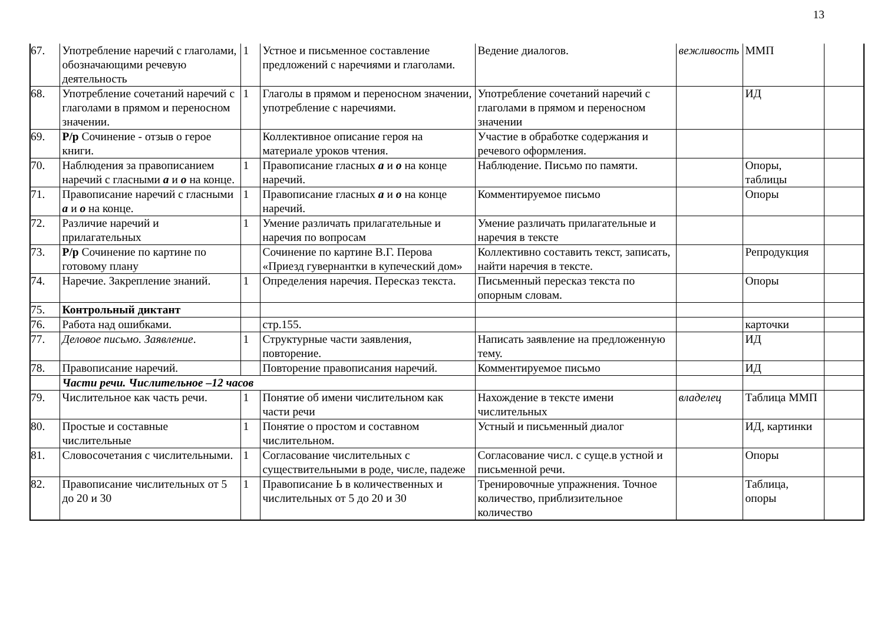13
| 67. | Употребление наречий с глаголами, обозначающими речевую деятельность | 1 | Устное и письменное составление предложений с наречиями и глаголами. | Ведение диалогов. | вежливость | ММП | |
| 68. | Употребление сочетаний наречий с глаголами в прямом и переносном значении. | 1 | Глаголы в прямом и переносном значении, употребление с наречиями. | Употребление сочетаний наречий с глаголами в прямом и переносном значении | | ИД | |
| 69. | Р/р Сочинение - отзыв о герое книги. | | Коллективное описание героя на материале уроков чтения. | Участие в обработке содержания и речевого оформления. | | | |
| 70. | Наблюдения за правописанием наречий с гласными а и о на конце. | 1 | Правописание гласных а и о на конце наречий. | Наблюдение. Письмо по памяти. | | Опоры, таблицы | |
| 71. | Правописание наречий с гласными а и о на конце. | 1 | Правописание гласных а и о на конце наречий. | Комментируемое письмо | | Опоры | |
| 72. | Различие наречий и прилагательных | 1 | Умение различать прилагательные и наречия по вопросам | Умение различать прилагательные и наречия в тексте | | | |
| 73. | Р/р Сочинение по картине по готовому плану | | Сочинение по картине В.Г. Перова «Приезд гувернантки в купеческий дом» | Коллективно составить текст, записать, найти наречия в тексте. | | Репродукция | |
| 74. | Наречие. Закрепление знаний. | 1 | Определения наречия. Пересказ текста. | Письменный пересказ текста по опорным словам. | | Опоры | |
| 75. | Контрольный диктант | | | | | | |
| 76. | Работа над ошибками. | | стр.155. | | | карточки | |
| 77. | Деловое письмо. Заявление . | 1 | Структурные части заявления, повторение. | Написать заявление на предложенную тему. | | ИД | |
| 78. | Правописание наречий. | | Повторение правописания наречий. | Комментируемое письмо | | ИД | |
| | Части речи. Числительное –12 часов | | | | | | |
| 79. | Числительное как часть речи. | 1 | Понятие об имени числительном как части речи | Нахождение в тексте имени числительных | владелец | Таблица ММП | |
| 80. | Простые и составные числительные | 1 | Понятие о простом и составном числительном. | Устный и письменный диалог | | ИД, картинки | |
| 81. | Словосочетания с числительными. | 1 | Согласование числительных с существительными в роде, числе, падеже | Согласование числ. с суще.в устной и письменной речи. | | Опоры | |
| 82. | Правописание числительных от 5 до 20 и 30 | 1 | Правописание Ь в количественных и числительных от 5 до 20 и 30 | Тренировочные упражнения. Точное количество, приблизительное количество | | Таблица, опоры | |